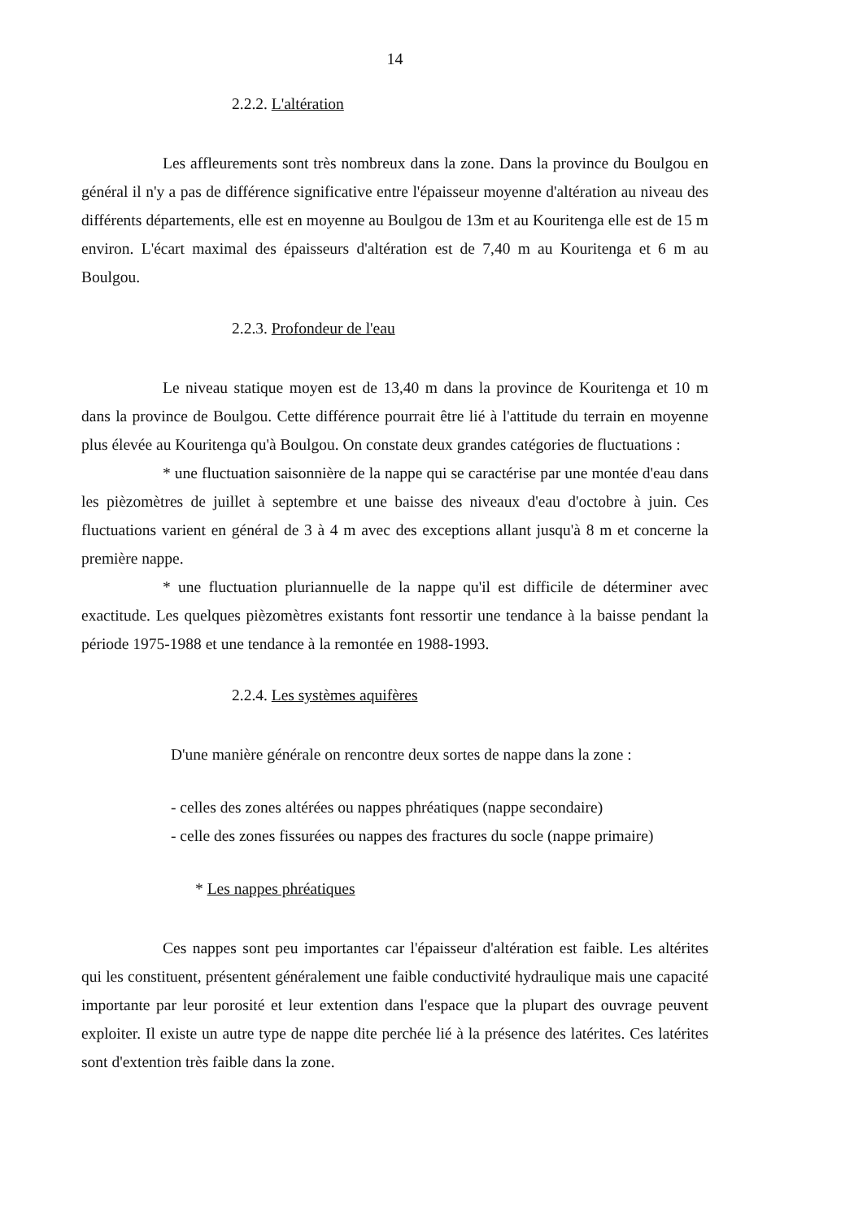14
2.2.2. L'altération
Les affleurements sont très nombreux dans la zone. Dans la province du Boulgou en général il n'y a pas de différence significative entre l'épaisseur moyenne d'altération au niveau des différents départements, elle est en moyenne au Boulgou de 13m et au Kouritenga elle est de 15 m environ. L'écart maximal des épaisseurs d'altération est de 7,40 m au Kouritenga et 6 m au Boulgou.
2.2.3. Profondeur de l'eau
Le niveau statique moyen est de 13,40 m dans la province de Kouritenga et 10 m dans la province de Boulgou. Cette différence pourrait être lié à l'attitude du terrain en moyenne plus élevée au Kouritenga qu'à Boulgou. On constate deux grandes catégories de fluctuations :
* une fluctuation saisonnière de la nappe qui se caractérise par une montée d'eau dans les pièzomètres de juillet à septembre et une baisse des niveaux d'eau d'octobre à juin. Ces fluctuations varient en général de 3 à 4 m avec des exceptions allant jusqu'à 8 m et concerne la première nappe.
* une fluctuation pluriannuelle de la nappe qu'il est difficile de déterminer avec exactitude. Les quelques pièzomètres existants font ressortir une tendance à la baisse pendant la période 1975-1988 et une tendance à la remontée en 1988-1993.
2.2.4. Les systèmes aquifères
D'une manière générale on rencontre deux sortes de nappe dans la zone :
- celles des zones altérées ou nappes phréatiques (nappe secondaire)
- celle des zones fissurées ou nappes des fractures du socle (nappe primaire)
* Les nappes phréatiques
Ces nappes sont peu importantes car l'épaisseur d'altération est faible. Les altérites qui les constituent, présentent généralement une faible conductivité hydraulique mais une capacité importante par leur porosité et leur extention dans l'espace que la plupart des ouvrage peuvent exploiter. Il existe un autre type de nappe dite perchée lié à la présence des latérites. Ces latérites sont d'extention très faible dans la zone.